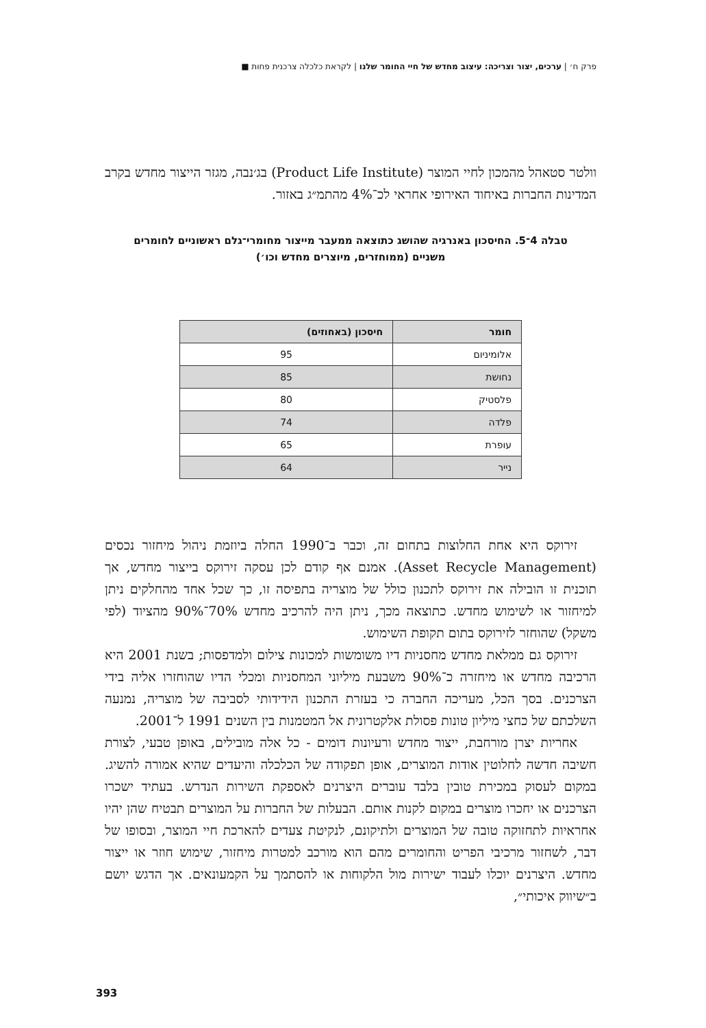פרק ח׳ | ערכים, יצור וצריכה: עיצוב מחדש של חיי החומר שלנו | לקראת כלכלה צרכנית פחות ■
וולטר סטאהל מהמכון לחיי המוצר (Product Life Institute) בג׳נבה, מגזר הייצור מחדש בקרב המדינות החברות באיחוד האירופי אחראי לכ־4% מהתמ״ג באזור.
טבלה 4־5. החיסכון באנרגיה שהושג כתוצאה ממעבר מייצור מחומרי־גלם ראשוניים לחומרים משניים (ממוחזרים, מיוצרים מחדש וכו׳)
| חומר | חיסכון (באחוזים) |
| --- | --- |
| אלומיניום | 95 |
| נחושת | 85 |
| פלסטיק | 80 |
| פלדה | 74 |
| עופרת | 65 |
| נייר | 64 |
זירוקס היא אחת החלוצות בתחום זה, וכבר ב־1990 החלה ביוזמת ניהול מיחזור נכסים (Asset Recycle Management). אמנם אף קודם לכן עסקה זירוקס בייצור מחדש, אך תוכנית זו הובילה את זירוקס לתכנון כולל של מוצריה בתפיסה זו, כך שכל אחד מהחלקים ניתן למיחזור או לשימוש מחדש. כתוצאה מכך, ניתן היה להרכיב מחדש 70%־90% מהציוד (לפי משקל) שהוחזר לזירוקס בתום תקופת השימוש.
זירוקס גם ממלאת מחדש מחסניות דיו משומשות למכונות צילום ולמדפסות; בשנת 2001 היא הרכיבה מחדש או מיחזרה כ־90% משבעת מיליוני המחסניות ומכלי הדיו שהוחזרו אליה בידי הצרכנים. בסך הכל, מעריכה החברה כי בעזרת התכנון הידידותי לסביבה של מוצריה, נמנעה השלכתם של כחצי מיליון טונות פסולת אלקטרונית אל המטמנות בין השנים 1991 ל־2001.
אחריות יצרן מורחבת, ייצור מחדש ורעיונות דומים - כל אלה מובילים, באופן טבעי, לצורת חשיבה חדשה לחלוטין אודות המוצרים, אופן תפקודה של הכלכלה והיעדים שהיא אמורה להשיג. במקום לעסוק במכירת טובין בלבד עוברים היצרנים לאספקת השירות הנדרש. בעתיד ישכרו הצרכנים או יחכרו מוצרים במקום לקנות אותם. הבעלות של החברות על המוצרים תבטיח שהן יהיו אחראיות לתחזוקה טובה של המוצרים ולתיקונם, לנקיטת צעדים להארכת חיי המוצר, ובסופו של דבר, לשחזור מרכיבי הפריט והחומרים מהם הוא מורכב למטרות מיחזור, שימוש חוזר או ייצור מחדש. היצרנים יוכלו לעבוד ישירות מול הלקוחות או להסתמך על הקמעונאים. אך הדגש יושם ב״שיווק איכותי״,
393